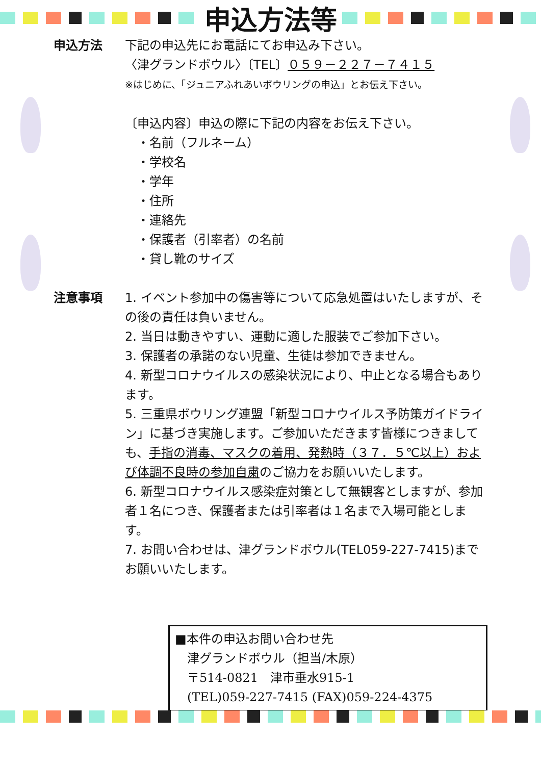申込方法等
申込方法 下記の申込先にお電話にてお申込み下さい。
〈津グランドボウル〉〔TEL〕０５９－２２７－７４１５
※はじめに、「ジュニアふれあいボウリングの申込」とお伝え下さい。
〔申込内容〕申込の際に下記の内容をお伝え下さい。
　・名前（フルネーム）
　・学校名
　・学年
　・住所
　・連絡先
　・保護者（引率者）の名前
　・貸し靴のサイズ
注意事項 1. イベント参加中の傷害等について応急処置はいたしますが、その後の責任は負いません。
2. 当日は動きやすい、運動に適した服装でご参加下さい。
3. 保護者の承諾のない児童、生徒は参加できません。
4. 新型コロナウイルスの感染状況により、中止となる場合もあります。
5. 三重県ボウリング連盟「新型コロナウイルス予防策ガイドライン」に基づき実施します。ご参加いただきます皆様につきましても、手指の消毒、マスクの着用、発熱時（３７．５℃以上）および体調不良時の参加自粛のご協力をお願いいたします。
6. 新型コロナウイルス感染症対策として無観客としますが、参加者１名につき、保護者または引率者は１名まで入場可能とします。
7. お問い合わせは、津グランドボウル(TEL059-227-7415)までお願いいたします。
■本件の申込お問い合わせ先
　津グランドボウル（担当/木原）
　〒514-0821　津市垂水915-1
　(TEL)059-227-7415 (FAX)059-224-4375